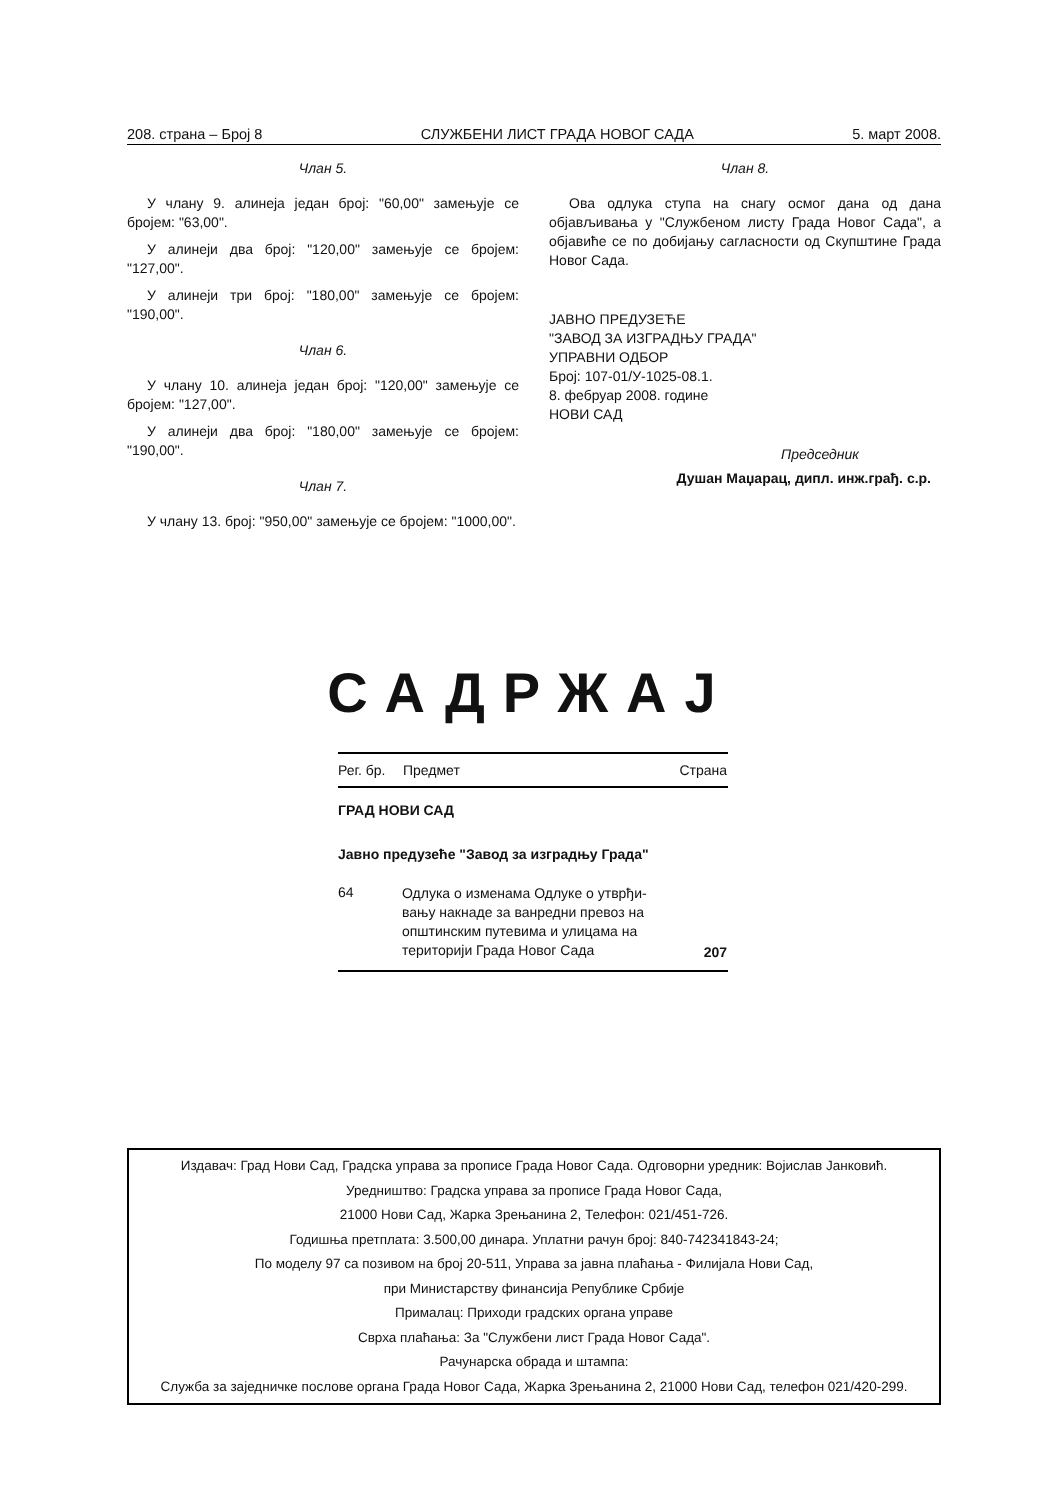208. страна – Број 8 СЛУЖБЕНИ ЛИСТ ГРАДА НОВОГ САДА 5. март 2008.
Члан 5.
У члану 9. алинеја један број: "60,00" замењује се бројем: "63,00".
У алинеји два број: "120,00" замењује се бројем: "127,00".
У алинеји три број: "180,00" замењује се бројем: "190,00".
Члан 6.
У члану 10. алинеја један број: "120,00" замењује се бројем: "127,00".
У алинеји два број: "180,00" замењује се бројем: "190,00".
Члан 7.
У члану 13. број: "950,00" замењује се бројем: "1000,00".
Члан 8.
Ова одлука ступа на снагу осмог дана од дана објављивања у "Службеном листу Града Новог Сада", а објавиће се по добијању сагласности од Скупштине Града Новог Сада.
ЈАВНО ПРЕДУЗЕЋЕ
"ЗАВОД ЗА ИЗГРАДЊУ ГРАДА"
УПРАВНИ ОДБОР
Број: 107-01/У-1025-08.1.
8. фебруар 2008. године
НОВИ САД
Председник
Душан Маџарац, дипл. инж.грађ. с.р.
САДРЖАЈ
| Рег. бр. | Предмет | Страна |
| --- | --- | --- |
| ГРАД НОВИ САД | | |
| Јавно предузеће "Завод за изградњу Града" | | |
| 64 | Одлука о изменама Одлуке о утврђи- вању накнаде за ванредни превоз на општинским путевима и улицама на територији Града Новог Сада | 207 |
Издавач: Град Нови Сад, Градска управа за прописе Града Новог Сада. Одговорни уредник: Војислав Јанковић.
Уредништво: Градска управа за прописе Града Новог Сада,
21000 Нови Сад, Жарка Зрењанина 2, Телефон: 021/451-726.
Годишња претплата: 3.500,00 динара. Уплатни рачун број: 840-742341843-24;
По моделу 97 са позивом на број 20-511, Управа за јавна плаћања - Филијала Нови Сад,
при Министарству финансија Републике Србије
Прималац: Приходи градских органа управе
Сврха плаћања: За "Службени лист Града Новог Сада".
Рачунарска обрада и штампа:
Служба за заједничке послове органа Града Новог Сада, Жарка Зрењанина 2, 21000 Нови Сад, телефон 021/420-299.